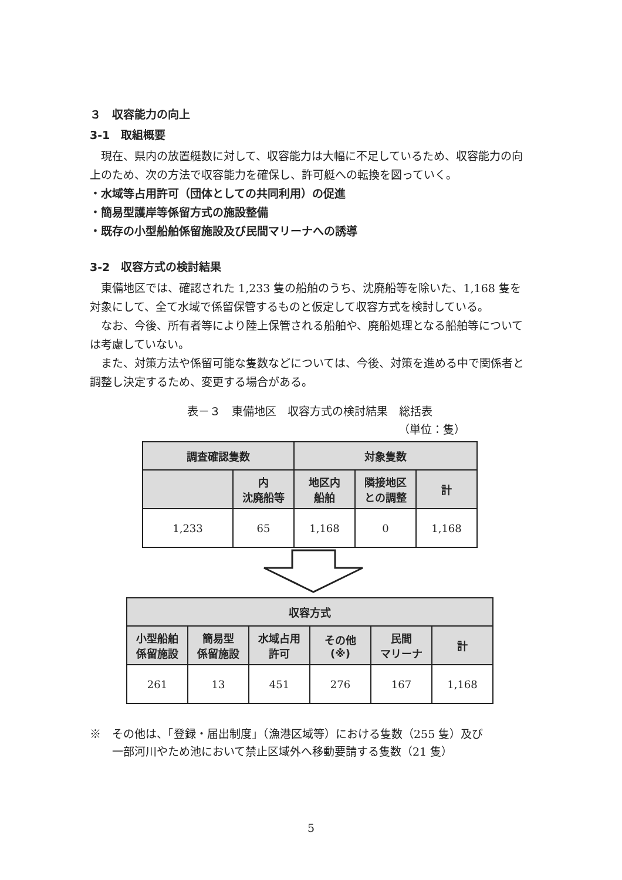３　収容能力の向上
3-1　取組概要
　現在、県内の放置艇数に対して、収容能力は大幅に不足しているため、収容能力の向上のため、次の方法で収容能力を確保し、許可艇への転換を図っていく。
・水域等占用許可（団体としての共同利用）の促進
・簡易型護岸等係留方式の施設整備
・既存の小型船舶係留施設及び民間マリーナへの誘導
3-2　収容方式の検討結果
　東備地区では、確認された 1,233 隻の船舶のうち、沈廃船等を除いた、1,168 隻を対象にして、全て水域で係留保管するものと仮定して収容方式を検討している。
　なお、今後、所有者等により陸上保管される船舶や、廃船処理となる船舶等については考慮していない。
　また、対策方法や係留可能な隻数などについては、今後、対策を進める中で関係者と調整し決定するため、変更する場合がある。
表－３　東備地区　収容方式の検討結果　総括表
（単位：隻）
| 調査確認隻数 | | 対象隻数 | | |
| --- | --- | --- | --- | --- |
| | 内 沈廃船等 | 地区内 船舶 | 隣接地区 との調整 | 計 |
| 1,233 | 65 | 1,168 | 0 | 1,168 |
| 収容方式 | | | | | |
| --- | --- | --- | --- | --- | --- |
| 小型船舶 係留施設 | 簡易型 係留施設 | 水域占用 許可 | その他 (※) | 民間 マリーナ | 計 |
| 261 | 13 | 451 | 276 | 167 | 1,168 |
※　その他は、「登録・届出制度」（漁港区域等）における隻数（255 隻）及び
　　一部河川やため池において禁止区域外へ移動要請する隻数（21 隻）
5